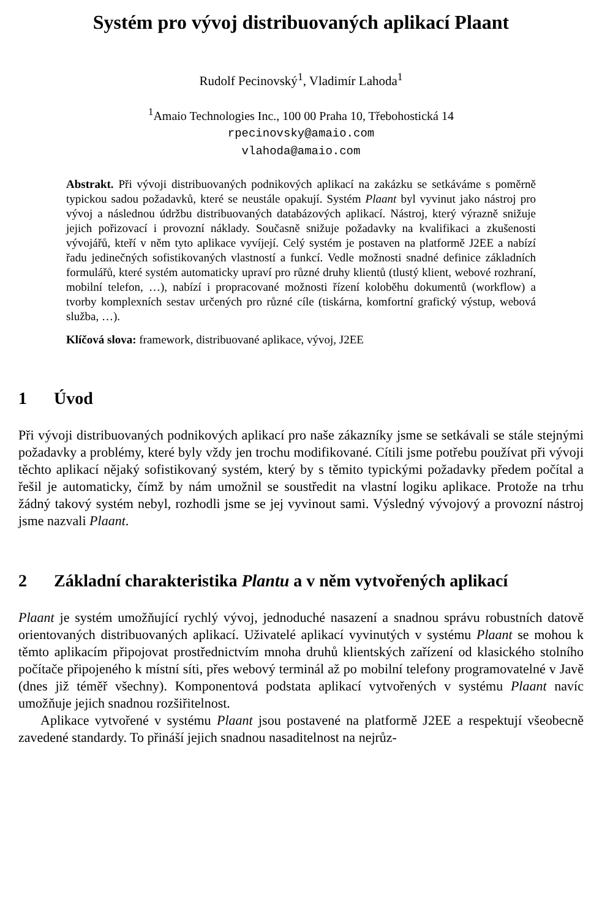Systém pro vývoj distribuovaných aplikací Plaant
Rudolf Pecinovský<sup>1</sup>, Vladimír Lahoda<sup>1</sup>
<sup>1</sup> Amaio Technologies Inc., 100 00 Praha 10, Třebohostická 14
rpecinovsky@amaio.com
vlahoda@amaio.com
Abstrakt. Při vývoji distribuovaných podnikových aplikací na zakázku se setkáváme s poměrně typickou sadou požadavků, které se neustále opakují. Systém Plaant byl vyvinut jako nástroj pro vývoj a následnou údržbu distribuovaných databázových aplikací. Nástroj, který výrazně snižuje jejich pořizovací i provozní náklady. Současně snižuje požadavky na kvalifikaci a zkušenosti vývojářů, kteří v něm tyto aplikace vyvíjejí. Celý systém je postaven na platformě J2EE a nabízí řadu jedinečných sofistikovaných vlastností a funkcí. Vedle možnosti snadné definice základních formulářů, které systém automaticky upraví pro různé druhy klientů (tlustý klient, webové rozhraní, mobilní telefon, …), nabízí i propracované možnosti řízení koloběhu dokumentů (workflow) a tvorby komplexních sestav určených pro různé cíle (tiskárna, komfortní grafický výstup, webová služba, …).
Klíčová slova: framework, distribuované aplikace, vývoj, J2EE
1 Úvod
Při vývoji distribuovaných podnikových aplikací pro naše zákazníky jsme se setkávali se stále stejnými požadavky a problémy, které byly vždy jen trochu modifikované. Cítili jsme potřebu používat při vývoji těchto aplikací nějaký sofistikovaný systém, který by s těmito typickými požadavky předem počítal a řešil je automaticky, čímž by nám umožnil se soustředit na vlastní logiku aplikace. Protože na trhu žádný takový systém nebyl, rozhodli jsme se jej vyvinout sami. Výsledný vývojový a provozní nástroj jsme nazvali Plaant.
2 Základní charakteristika Plantu a v něm vytvořených aplikací
Plaant je systém umožňující rychlý vývoj, jednoduché nasazení a snadnou správu robustních datově orientovaných distribuovaných aplikací. Uživatelé aplikací vyvinutých v systému Plaant se mohou k těmto aplikacím připojovat prostřednictvím mnoha druhů klientských zařízení od klasického stolního počítače připojeného k místní síti, přes webový terminál až po mobilní telefony programovatelné v Javě (dnes již téměř všechny). Komponentová podstata aplikací vytvořených v systému Plaant navíc umožňuje jejich snadnou rozšiřitelnost.
Aplikace vytvořené v systému Plaant jsou postavené na platformě J2EE a respektují všeobecně zavedené standardy. To přináší jejich snadnou nasaditelnost na nejrůz-